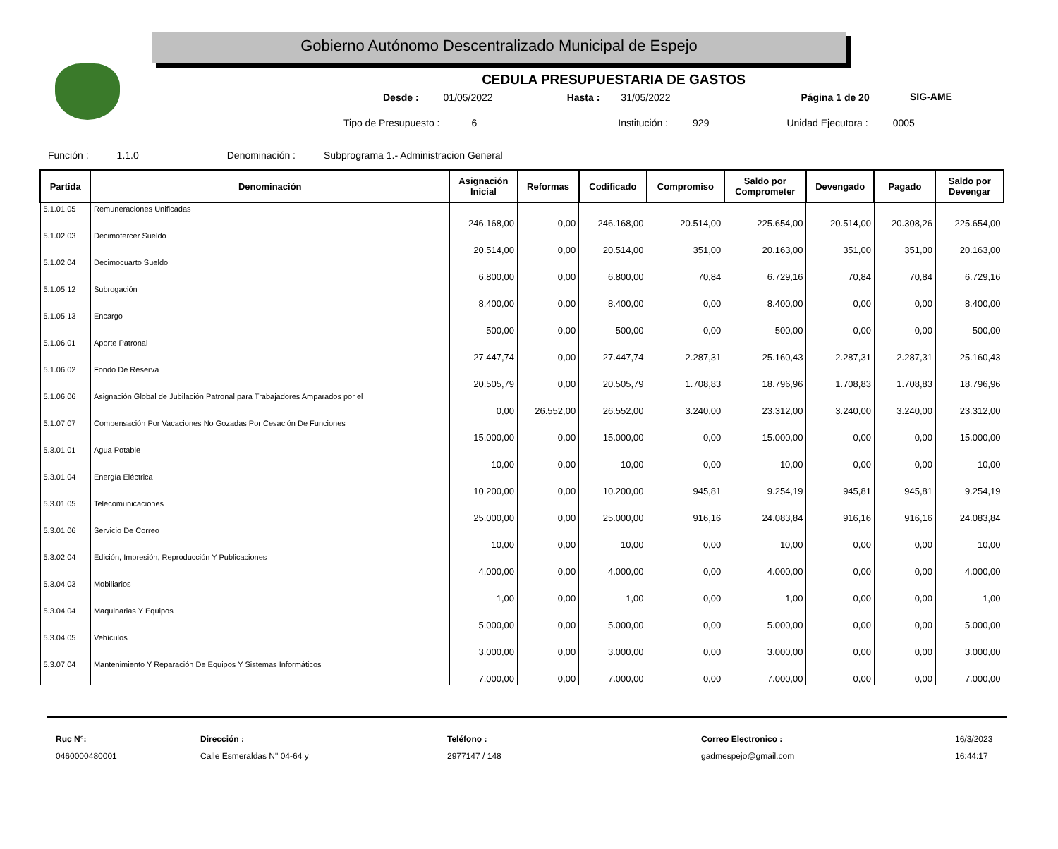Gobierno Autónomo Descentralizado Municipal de Espejo
SIG-AME
CEDULA PRESUPUESTARIA DE GASTOS
Desde : 01/05/2022 Hasta : 31/05/2022 Página 1 de 20
Tipo de Presupuesto : 6 Institución : 929 Unidad Ejecutora : 0005
Función : 1.1.0 Denominación : Subprograma 1.- Administracion General
| Partida | Denominación | Asignación Inicial | Reformas | Codificado | Compromiso | Saldo por Comprometer | Devengado | Pagado | Saldo por Devengar |
| --- | --- | --- | --- | --- | --- | --- | --- | --- | --- |
| 5.1.01.05 | Remuneraciones Unificadas | 246.168,00 | 0,00 | 246.168,00 | 20.514,00 | 225.654,00 | 20.514,00 | 20.308,26 | 225.654,00 |
| 5.1.02.03 | Decimotercer Sueldo | 20.514,00 | 0,00 | 20.514,00 | 351,00 | 20.163,00 | 351,00 | 351,00 | 20.163,00 |
| 5.1.02.04 | Decimocuarto Sueldo | 6.800,00 | 0,00 | 6.800,00 | 70,84 | 6.729,16 | 70,84 | 70,84 | 6.729,16 |
| 5.1.05.12 | Subrogación | 8.400,00 | 0,00 | 8.400,00 | 0,00 | 8.400,00 | 0,00 | 0,00 | 8.400,00 |
| 5.1.05.13 | Encargo | 500,00 | 0,00 | 500,00 | 0,00 | 500,00 | 0,00 | 0,00 | 500,00 |
| 5.1.06.01 | Aporte Patronal | 27.447,74 | 0,00 | 27.447,74 | 2.287,31 | 25.160,43 | 2.287,31 | 2.287,31 | 25.160,43 |
| 5.1.06.02 | Fondo De Reserva | 20.505,79 | 0,00 | 20.505,79 | 1.708,83 | 18.796,96 | 1.708,83 | 1.708,83 | 18.796,96 |
| 5.1.06.06 | Asignación Global de Jubilación Patronal para Trabajadores Amparados por el | 0,00 | 26.552,00 | 26.552,00 | 3.240,00 | 23.312,00 | 3.240,00 | 3.240,00 | 23.312,00 |
| 5.1.07.07 | Compensación Por Vacaciones No Gozadas Por Cesación De Funciones | 15.000,00 | 0,00 | 15.000,00 | 0,00 | 15.000,00 | 0,00 | 0,00 | 15.000,00 |
| 5.3.01.01 | Agua Potable | 10,00 | 0,00 | 10,00 | 0,00 | 10,00 | 0,00 | 0,00 | 10,00 |
| 5.3.01.04 | Energía Eléctrica | 10.200,00 | 0,00 | 10.200,00 | 945,81 | 9.254,19 | 945,81 | 945,81 | 9.254,19 |
| 5.3.01.05 | Telecomunicaciones | 25.000,00 | 0,00 | 25.000,00 | 916,16 | 24.083,84 | 916,16 | 916,16 | 24.083,84 |
| 5.3.01.06 | Servicio De Correo | 10,00 | 0,00 | 10,00 | 0,00 | 10,00 | 0,00 | 0,00 | 10,00 |
| 5.3.02.04 | Edición, Impresión, Reproducción Y Publicaciones | 4.000,00 | 0,00 | 4.000,00 | 0,00 | 4.000,00 | 0,00 | 0,00 | 4.000,00 |
| 5.3.04.03 | Mobiliarios | 1,00 | 0,00 | 1,00 | 0,00 | 1,00 | 0,00 | 0,00 | 1,00 |
| 5.3.04.04 | Maquinarias Y Equipos | 5.000,00 | 0,00 | 5.000,00 | 0,00 | 5.000,00 | 0,00 | 0,00 | 5.000,00 |
| 5.3.04.05 | Vehículos | 3.000,00 | 0,00 | 3.000,00 | 0,00 | 3.000,00 | 0,00 | 0,00 | 3.000,00 |
| 5.3.07.04 | Mantenimiento Y Reparación De Equipos Y Sistemas Informáticos | 7.000,00 | 0,00 | 7.000,00 | 0,00 | 7.000,00 | 0,00 | 0,00 | 7.000,00 |
Ruc N°:
0460000480001
Dirección :
Calle Esmeraldas N" 04-64 y
Teléfono :
2977147 / 148
Correo Electronico :
gadmespejo@gmail.com
16/3/2023
16:44:17